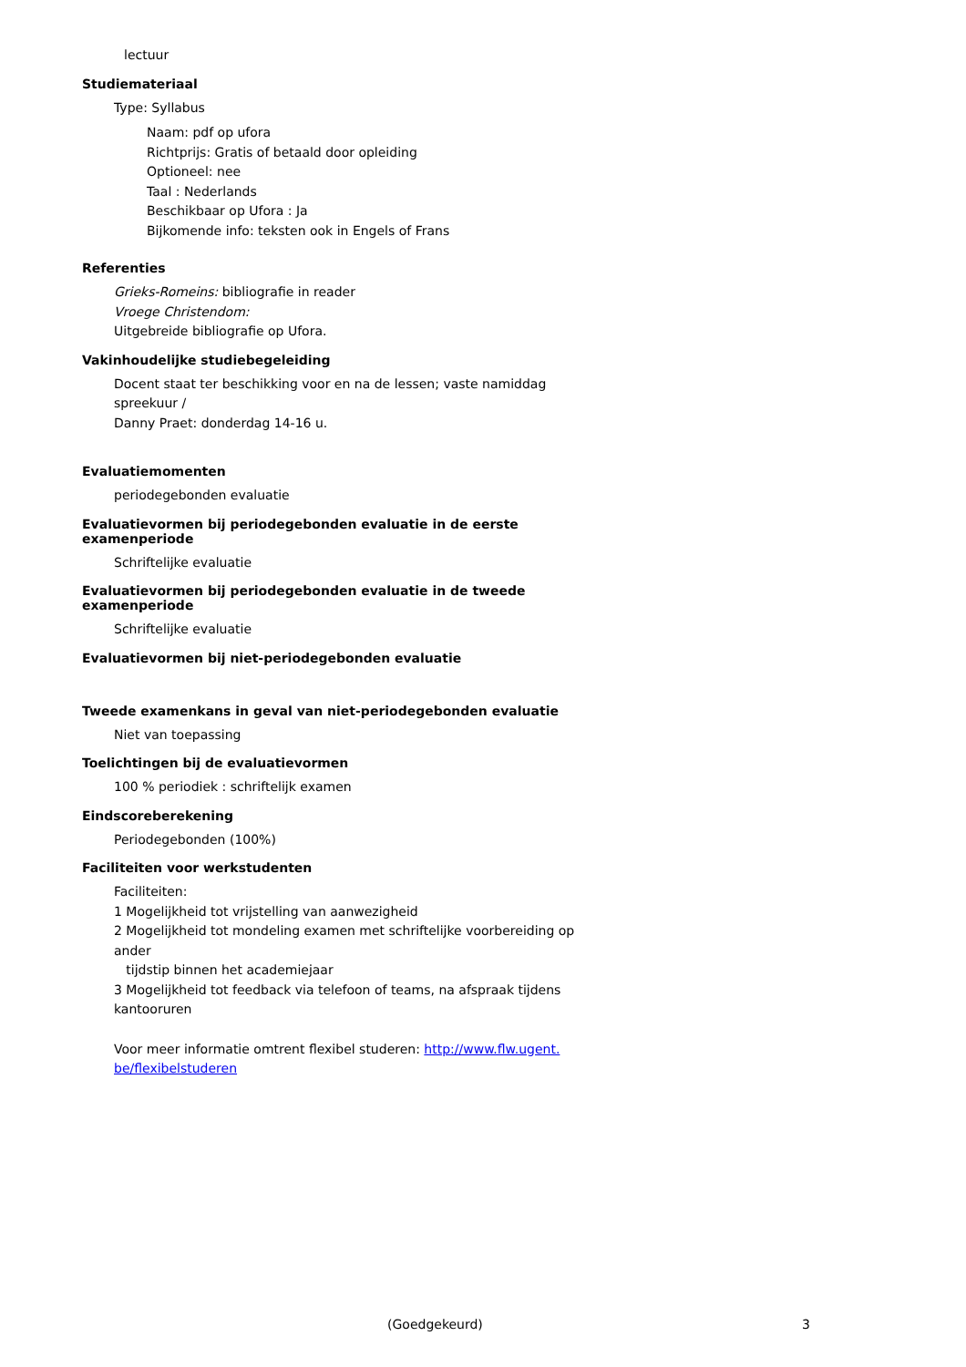lectuur
Studiemateriaal
Type: Syllabus
Naam: pdf op ufora
Richtprijs: Gratis of betaald door opleiding
Optioneel: nee
Taal : Nederlands
Beschikbaar op Ufora : Ja
Bijkomende info: teksten ook in Engels of Frans
Referenties
Grieks-Romeins: bibliografie in reader
Vroege Christendom:
Uitgebreide bibliografie op Ufora.
Vakinhoudelijke studiebegeleiding
Docent staat ter beschikking voor en na de lessen; vaste namiddag spreekuur /
Danny Praet: donderdag 14-16 u.
Evaluatiemomenten
periodegebonden evaluatie
Evaluatievormen bij periodegebonden evaluatie in de eerste examenperiode
Schriftelijke evaluatie
Evaluatievormen bij periodegebonden evaluatie in de tweede examenperiode
Schriftelijke evaluatie
Evaluatievormen bij niet-periodegebonden evaluatie
Tweede examenkans in geval van niet-periodegebonden evaluatie
Niet van toepassing
Toelichtingen bij de evaluatievormen
100 % periodiek : schriftelijk examen
Eindscoreberekening
Periodegebonden (100%)
Faciliteiten voor werkstudenten
Faciliteiten:
1 Mogelijkheid tot vrijstelling van aanwezigheid
2 Mogelijkheid tot mondeling examen met schriftelijke voorbereiding op ander
tijdstip binnen het academiejaar
3 Mogelijkheid tot feedback via telefoon of teams, na afspraak tijdens kantooruren
Voor meer informatie omtrent flexibel studeren: http://www.flw.ugent.
be/flexibelstuderen
(Goedgekeurd) 3